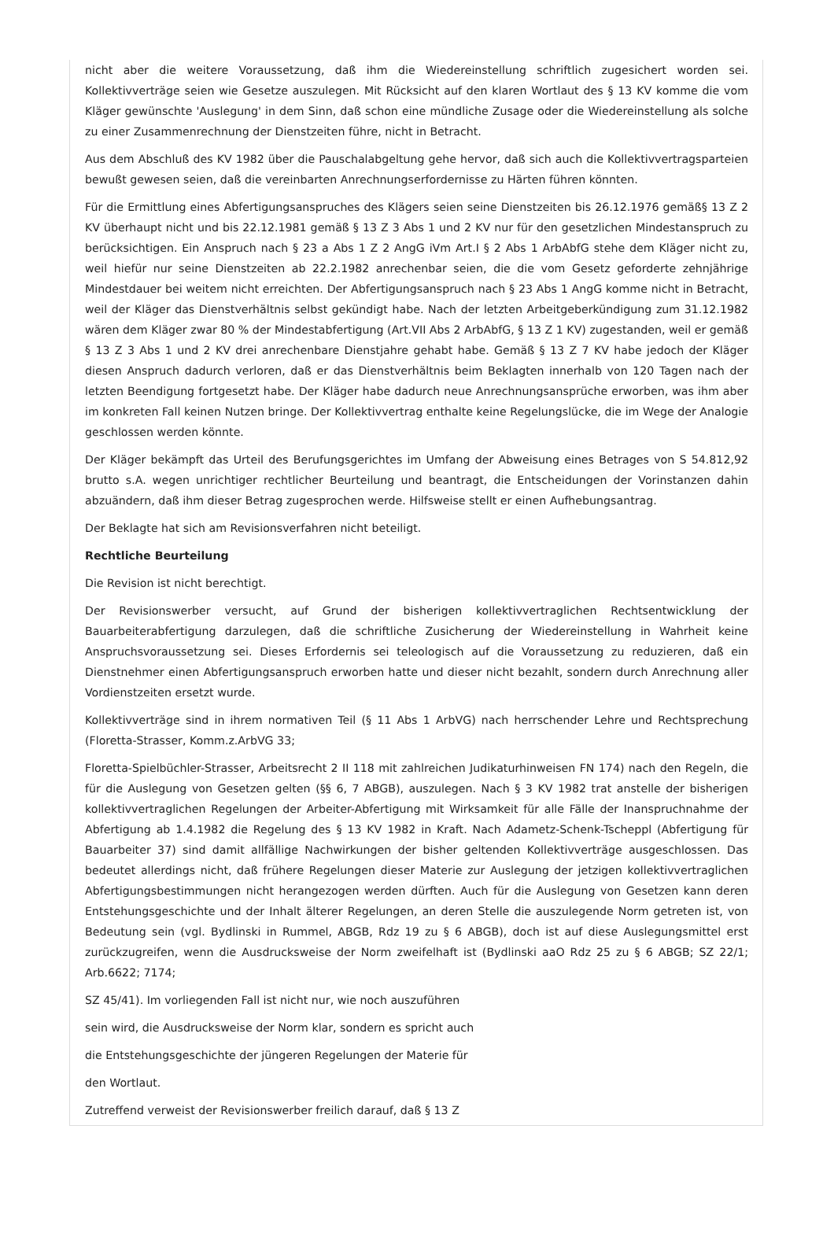nicht aber die weitere Voraussetzung, daß ihm die Wiedereinstellung schriftlich zugesichert worden sei. Kollektivverträge seien wie Gesetze auszulegen. Mit Rücksicht auf den klaren Wortlaut des § 13 KV komme die vom Kläger gewünschte 'Auslegung' in dem Sinn, daß schon eine mündliche Zusage oder die Wiedereinstellung als solche zu einer Zusammenrechnung der Dienstzeiten führe, nicht in Betracht.
Aus dem Abschluß des KV 1982 über die Pauschalabgeltung gehe hervor, daß sich auch die Kollektivvertragsparteien bewußt gewesen seien, daß die vereinbarten Anrechnungserfordernisse zu Härten führen könnten.
Für die Ermittlung eines Abfertigungsanspruches des Klägers seien seine Dienstzeiten bis 26.12.1976 gemäß§ 13 Z 2 KV überhaupt nicht und bis 22.12.1981 gemäß § 13 Z 3 Abs 1 und 2 KV nur für den gesetzlichen Mindestanspruch zu berücksichtigen. Ein Anspruch nach § 23 a Abs 1 Z 2 AngG iVm Art.I § 2 Abs 1 ArbAbfG stehe dem Kläger nicht zu, weil hiefür nur seine Dienstzeiten ab 22.2.1982 anrechenbar seien, die die vom Gesetz geforderte zehnjährige Mindestdauer bei weitem nicht erreichten. Der Abfertigungsanspruch nach § 23 Abs 1 AngG komme nicht in Betracht, weil der Kläger das Dienstverhältnis selbst gekündigt habe. Nach der letzten Arbeitgeberkündigung zum 31.12.1982 wären dem Kläger zwar 80 % der Mindestabfertigung (Art.VII Abs 2 ArbAbfG, § 13 Z 1 KV) zugestanden, weil er gemäß § 13 Z 3 Abs 1 und 2 KV drei anrechenbare Dienstjahre gehabt habe. Gemäß § 13 Z 7 KV habe jedoch der Kläger diesen Anspruch dadurch verloren, daß er das Dienstverhältnis beim Beklagten innerhalb von 120 Tagen nach der letzten Beendigung fortgesetzt habe. Der Kläger habe dadurch neue Anrechnungsansprüche erworben, was ihm aber im konkreten Fall keinen Nutzen bringe. Der Kollektivvertrag enthalte keine Regelungslücke, die im Wege der Analogie geschlossen werden könnte.
Der Kläger bekämpft das Urteil des Berufungsgerichtes im Umfang der Abweisung eines Betrages von S 54.812,92 brutto s.A. wegen unrichtiger rechtlicher Beurteilung und beantragt, die Entscheidungen der Vorinstanzen dahin abzuändern, daß ihm dieser Betrag zugesprochen werde. Hilfsweise stellt er einen Aufhebungsantrag.
Der Beklagte hat sich am Revisionsverfahren nicht beteiligt.
Rechtliche Beurteilung
Die Revision ist nicht berechtigt.
Der Revisionswerber versucht, auf Grund der bisherigen kollektivvertraglichen Rechtsentwicklung der Bauarbeiterabfertigung darzulegen, daß die schriftliche Zusicherung der Wiedereinstellung in Wahrheit keine Anspruchsvoraussetzung sei. Dieses Erfordernis sei teleologisch auf die Voraussetzung zu reduzieren, daß ein Dienstnehmer einen Abfertigungsanspruch erworben hatte und dieser nicht bezahlt, sondern durch Anrechnung aller Vordienstzeiten ersetzt wurde.
Kollektivverträge sind in ihrem normativen Teil (§ 11 Abs 1 ArbVG) nach herrschender Lehre und Rechtsprechung (Floretta-Strasser, Komm.z.ArbVG 33;
Floretta-Spielbüchler-Strasser, Arbeitsrecht 2 II 118 mit zahlreichen Judikaturhinweisen FN 174) nach den Regeln, die für die Auslegung von Gesetzen gelten (§§ 6, 7 ABGB), auszulegen. Nach § 3 KV 1982 trat anstelle der bisherigen kollektivvertraglichen Regelungen der Arbeiter-Abfertigung mit Wirksamkeit für alle Fälle der Inanspruchnahme der Abfertigung ab 1.4.1982 die Regelung des § 13 KV 1982 in Kraft. Nach Adametz-Schenk-Tscheppl (Abfertigung für Bauarbeiter 37) sind damit allfällige Nachwirkungen der bisher geltenden Kollektivverträge ausgeschlossen. Das bedeutet allerdings nicht, daß frühere Regelungen dieser Materie zur Auslegung der jetzigen kollektivvertraglichen Abfertigungsbestimmungen nicht herangezogen werden dürften. Auch für die Auslegung von Gesetzen kann deren Entstehungsgeschichte und der Inhalt älterer Regelungen, an deren Stelle die auszulegende Norm getreten ist, von Bedeutung sein (vgl. Bydlinski in Rummel, ABGB, Rdz 19 zu § 6 ABGB), doch ist auf diese Auslegungsmittel erst zurückzugreifen, wenn die Ausdrucksweise der Norm zweifelhaft ist (Bydlinski aaO Rdz 25 zu § 6 ABGB; SZ 22/1; Arb.6622; 7174;
SZ 45/41). Im vorliegenden Fall ist nicht nur, wie noch auszuführen
sein wird, die Ausdrucksweise der Norm klar, sondern es spricht auch
die Entstehungsgeschichte der jüngeren Regelungen der Materie für
den Wortlaut.
Zutreffend verweist der Revisionswerber freilich darauf, daß § 13 Z